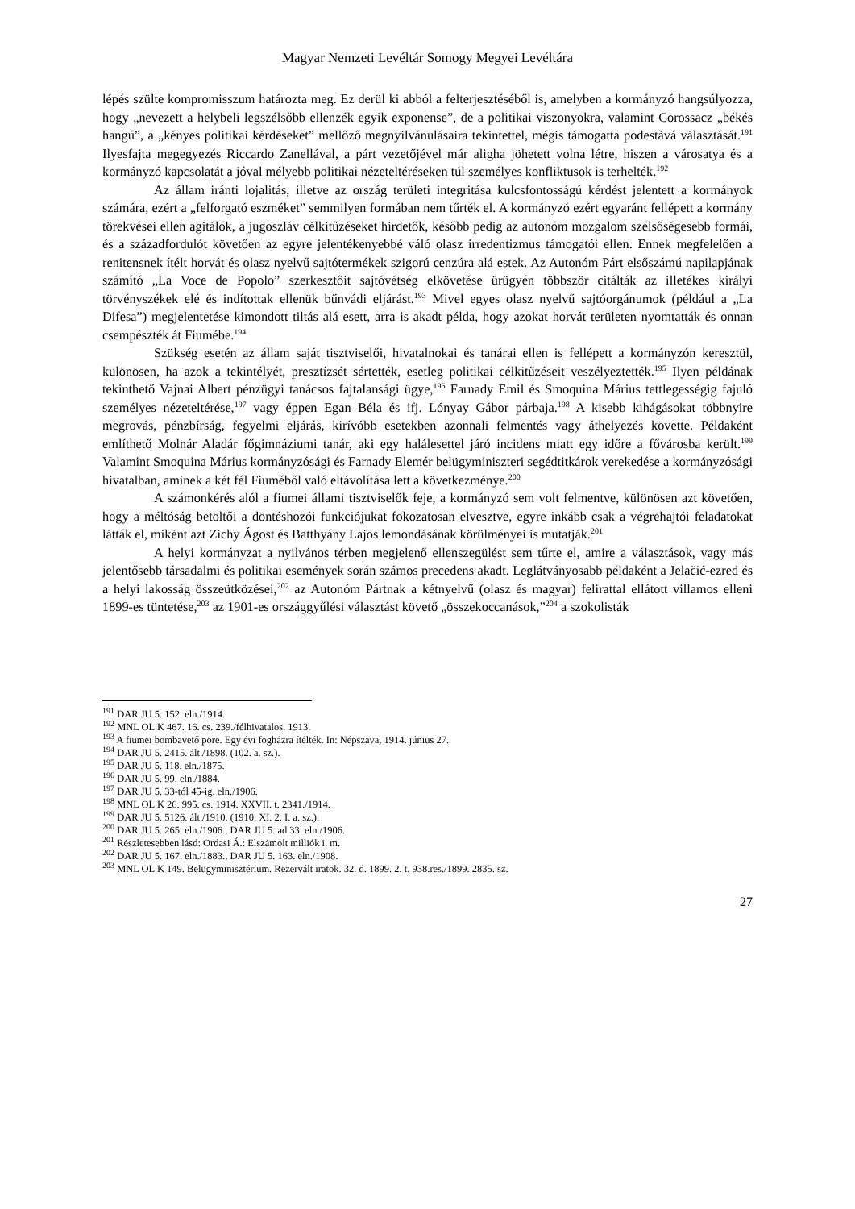Magyar Nemzeti Levéltár Somogy Megyei Levéltára
lépés szülte kompromisszum határozta meg. Ez derül ki abból a felterjesztéséből is, amelyben a kormányzó hangsúlyozza, hogy „nevezett a helybeli legszélsőbb ellenzék egyik exponense”, de a politikai viszonyokra, valamint Corossacz „békés hangú”, a „kényes politikai kérdéseket” mellőző megnyilvánulásaira tekintettel, mégis támogatta podestàvá választását.<sup>191</sup> Ilyesfajta megegyezés Riccardo Zanellával, a párt vezetőjével már aligha jöhetett volna létre, hiszen a városatya és a kormányzó kapcsolatát a jóval mélyebb politikai nézeteltéréseken túl személyes konfliktusok is terhelték.<sup>192</sup>
Az állam iránti lojalitás, illetve az ország területi integritása kulcsfontosságú kérdést jelentett a kormányok számára, ezért a „felforgató eszméket” semmilyen formában nem tűrték el. A kormányzó ezért egyaránt fellépett a kormány törekvései ellen agitálók, a jugoszláv célkitűzéseket hirdetők, később pedig az autonóm mozgalom szélsőségesebb formái, és a századfordulót követően az egyre jelentékenyebbé váló olasz irredentizmus támogatói ellen. Ennek megfelelően a renitensnek ítélt horvát és olasz nyelvű sajtótermékek szigorú cenzúra alá estek. Az Autonóm Párt elsőszámú napilapjának számító „La Voce de Popolo” szerkesztőit sajtóvétség elkövetése ürügyén többször citálták az illetékes királyi törvényszékek elé és indítottak ellenük bűnvádi eljárást.<sup>193</sup> Mivel egyes olasz nyelvű sajtóorgánumok (például a „La Difesa”) megjelentetése kimondott tiltás alá esett, arra is akadt példa, hogy azokat horvát területen nyomtatták és onnan csempészték át Fiumébe.<sup>194</sup>
Szükség esetén az állam saját tisztviselői, hivatalnokai és tanárai ellen is fellépett a kormányzón keresztül, különösen, ha azok a tekintélyét, presztízsét sértették, esetleg politikai célkitűzéseit veszélyeztették.<sup>195</sup> Ilyen példának tekinthető Vajnai Albert pénzügyi tanácsos fajtalansági ügye,<sup>196</sup> Farnady Emil és Smoquina Márius tettlegességig fajuló személyes nézeteltérése,<sup>197</sup> vagy éppen Egan Béla és ifj. Lónyay Gábor párbaja.<sup>198</sup> A kisebb kihágásokat többnyire megrovás, pénzbírság, fegyelmi eljárás, kirívóbb esetekben azonnali felmentés vagy áthelyezés követte. Példaként említhető Molnár Aladár főgimnáziumi tanár, aki egy halálesettel járó incidens miatt egy időre a fővárosba került.<sup>199</sup> Valamint Smoquina Márius kormányzósági és Farnady Elemér belügyminiszteri segédtitkárok verekedése a kormányzósági hivatalban, aminek a két fél Fiuméből való eltávolítása lett a következménye.<sup>200</sup>
A számonkérés alól a fiumei állami tisztviselők feje, a kormányzó sem volt felmentve, különösen azt követően, hogy a méltóság betöltői a döntéshozói funkciójukat fokozatosan elvesztve, egyre inkább csak a végrehajtói feladatokat látták el, miként azt Zichy Ágost és Batthyány Lajos lemondásának körülményei is mutatják.<sup>201</sup>
A helyi kormányzat a nyilvános térben megjelenő ellenszegülést sem tűrte el, amire a választások, vagy más jelentősebb társadalmi és politikai események során számos precedens akadt. Leglátványosabb példaként a Jelačić-ezred és a helyi lakosság összeütközései,<sup>202</sup> az Autonóm Pártnak a kétnyelvű (olasz és magyar) felirattal ellátott villamos elleni 1899-es tüntetése,<sup>203</sup> az 1901-es országgyűlési választást követő „összekoccanások,”<sup>204</sup> a szokolisták
<sup>191</sup> DAR JU 5. 152. eln./1914.
<sup>192</sup> MNL OL K 467. 16. cs. 239./félhivatalos. 1913.
<sup>193</sup> A fiumei bombavető pöre. Egy évi fogházra ítélték. In: Népszava, 1914. június 27.
<sup>194</sup> DAR JU 5. 2415. ált./1898. (102. a. sz.).
<sup>195</sup> DAR JU 5. 118. eln./1875.
<sup>196</sup> DAR JU 5. 99. eln./1884.
<sup>197</sup> DAR JU 5. 33-tól 45-ig. eln./1906.
<sup>198</sup> MNL OL K 26. 995. cs. 1914. XXVII. t. 2341./1914.
<sup>199</sup> DAR JU 5. 5126. ált./1910. (1910. XI. 2. I. a. sz.).
<sup>200</sup> DAR JU 5. 265. eln./1906., DAR JU 5. ad 33. eln./1906.
<sup>201</sup> Részletesebben lásd: Ordasi Á.: Elszámolt milliók i. m.
<sup>202</sup> DAR JU 5. 167. eln./1883., DAR JU 5. 163. eln./1908.
<sup>203</sup> MNL OL K 149. Belügyminisztérium. Rezervált iratok. 32. d. 1899. 2. t. 938.res./1899. 2835. sz.
27